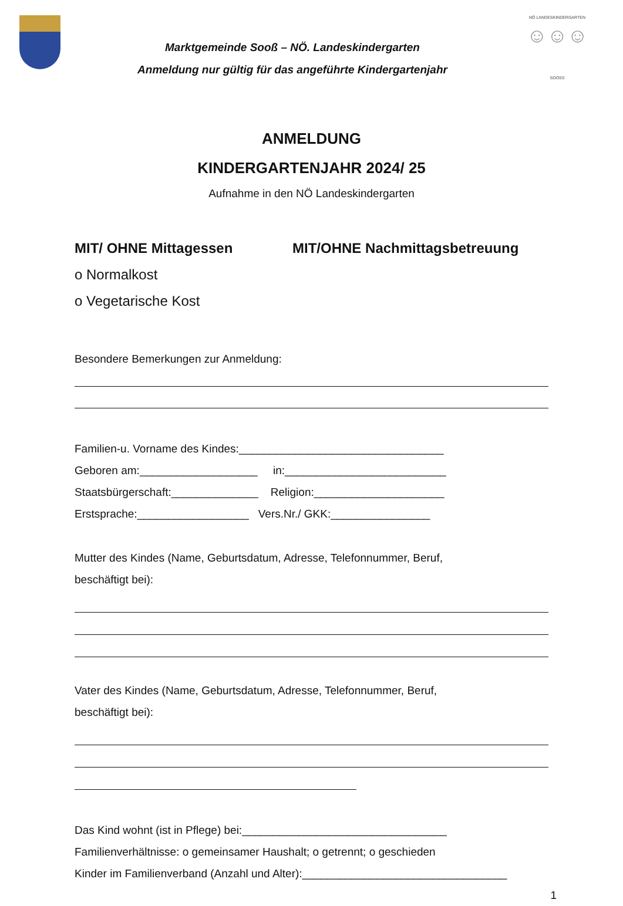Marktgemeinde Sooß – NÖ. Landeskindergarten
Anmeldung nur gültig für das angeführte Kindergartenjahr
NÖ LANDESKINDERGARTEN
☺☺☺
SOOSS
ANMELDUNG
KINDERGARTENJAHR 2024/ 25
Aufnahme in den NÖ Landeskindergarten
MIT/ OHNE Mittagessen MIT/OHNE Nachmittagsbetreuung
o Normalkost
o Vegetarische Kost
Besondere Bemerkungen zur Anmeldung:
Familien-u. Vorname des Kindes:_________________________________
Geboren am:___________________ in:__________________________
Staatsbürgerschaft:______________ Religion:_____________________
Erstsprache:__________________ Vers.Nr./ GKK:________________
Mutter des Kindes (Name, Geburtsdatum, Adresse, Telefonnummer, Beruf,
beschäftigt bei):
Vater des Kindes (Name, Geburtsdatum, Adresse, Telefonnummer, Beruf,
beschäftigt bei):
Das Kind wohnt (ist in Pflege) bei:_________________________________
Familienverhältnisse: o gemeinsamer Haushalt; o getrennt; o geschieden
Kinder im Familienverband (Anzahl und Alter):_________________________________
1